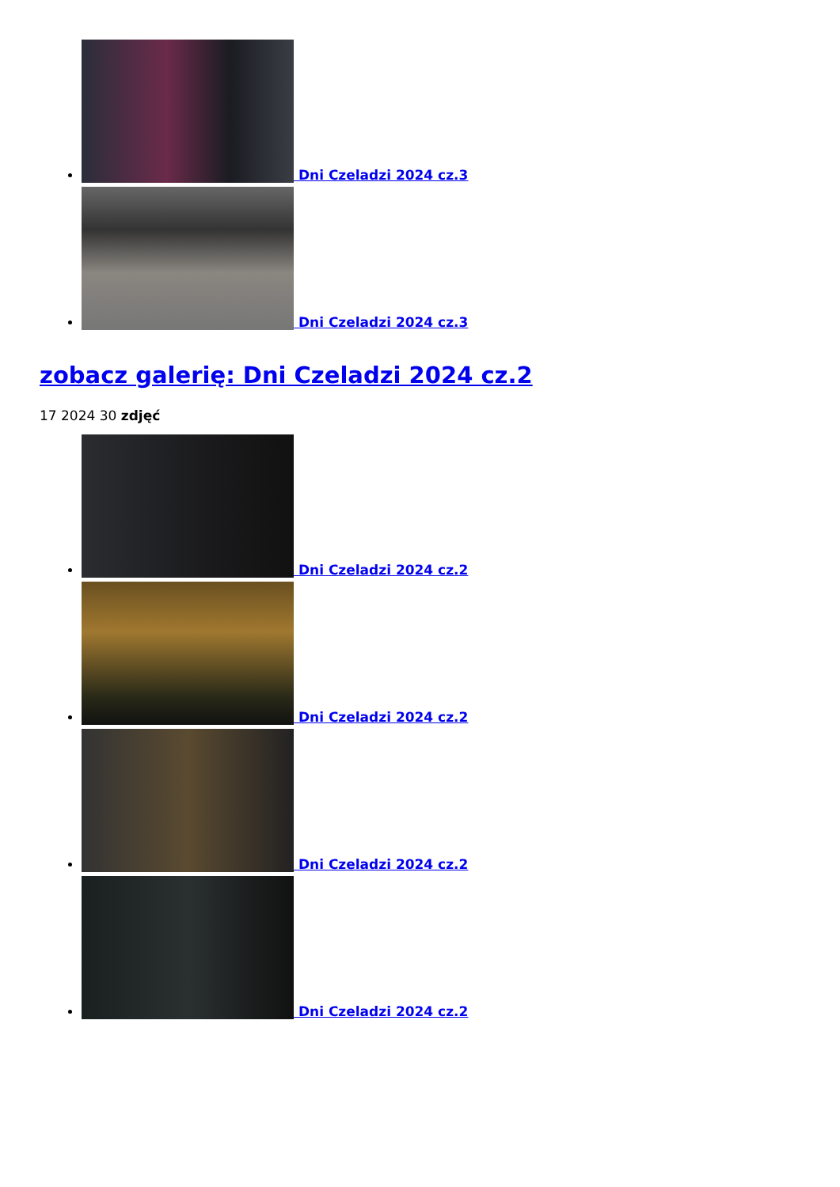Dni Czeladzi 2024 cz.3
Dni Czeladzi 2024 cz.3
zobacz galerię: Dni Czeladzi 2024 cz.2
17 2024 30 zdjęć
Dni Czeladzi 2024 cz.2
Dni Czeladzi 2024 cz.2
Dni Czeladzi 2024 cz.2
Dni Czeladzi 2024 cz.2